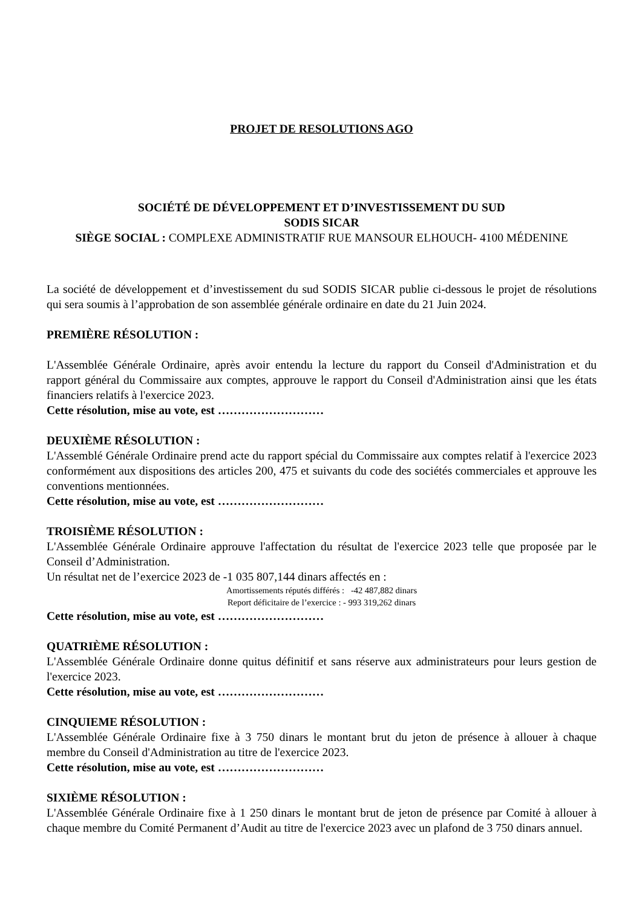PROJET DE RESOLUTIONS AGO
SOCIÉTÉ DE DÉVELOPPEMENT ET D’INVESTISSEMENT DU SUD
SODIS SICAR
SIÈGE SOCIAL : COMPLEXE ADMINISTRATIF RUE MANSOUR ELHOUCH- 4100 MÉDENINE
La société de développement et d’investissement du sud SODIS SICAR publie ci-dessous le projet de résolutions qui sera soumis à l’approbation de son assemblée générale ordinaire en date du 21 Juin 2024.
PREMIÈRE RÉSOLUTION :
L'Assemblée Générale Ordinaire, après avoir entendu la lecture du rapport du Conseil d'Administration et du rapport général du Commissaire aux comptes, approuve le rapport du Conseil d'Administration ainsi que les états financiers relatifs à l'exercice 2023.
Cette résolution, mise au vote, est ………………………
DEUXIÈME RÉSOLUTION :
L'Assemblé Générale Ordinaire prend acte du rapport spécial du Commissaire aux comptes relatif à l'exercice 2023 conformément aux dispositions des articles 200, 475 et suivants du code des sociétés commerciales et approuve les conventions mentionnées.
Cette résolution, mise au vote, est ………………………
TROISIÈME RÉSOLUTION :
L'Assemblée Générale Ordinaire approuve l'affectation du résultat de l'exercice 2023 telle que proposée par le Conseil d’Administration.
Un résultat net de l’exercice 2023 de -1 035 807,144 dinars affectés en :
Amortissements réputés différés : -42 487,882 dinars
Report déficitaire de l’exercice : - 993 319,262 dinars
Cette résolution, mise au vote, est ………………………
QUATRIÈME RÉSOLUTION :
L'Assemblée Générale Ordinaire donne quitus définitif et sans réserve aux administrateurs pour leurs gestion de l'exercice 2023.
Cette résolution, mise au vote, est ………………………
CINQUIEME RÉSOLUTION :
L'Assemblée Générale Ordinaire fixe à 3 750 dinars le montant brut du jeton de présence à allouer à chaque membre du Conseil d'Administration au titre de l'exercice 2023.
Cette résolution, mise au vote, est ………………………
SIXIÈME RÉSOLUTION :
L'Assemblée Générale Ordinaire fixe à 1 250 dinars le montant brut de jeton de présence par Comité à allouer à chaque membre du Comité Permanent d’Audit au titre de l'exercice 2023 avec un plafond de 3 750 dinars annuel.